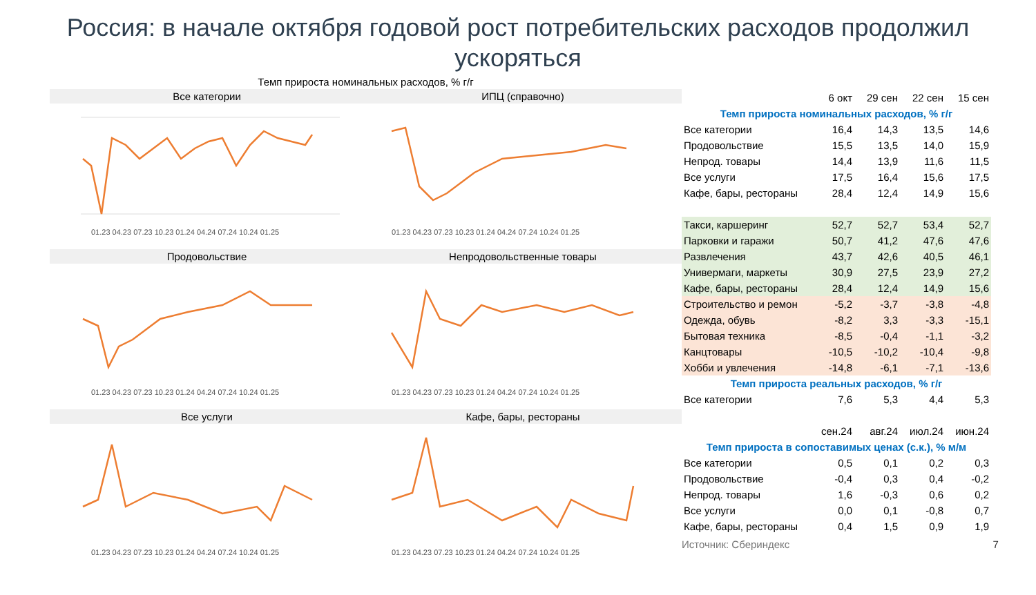Россия: в начале октября годовой рост потребительских расходов продолжил ускоряться
Темп прироста номинальных расходов, % г/г
Все категории
01.23 04.23 07.23 10.23 01.24 04.24 07.24 10.24 01.25
ИПЦ (справочно)
01.23 04.23 07.23 10.23 01.24 04.24 07.24 10.24 01.25
Продовольствие
01.23 04.23 07.23 10.23 01.24 04.24 07.24 10.24 01.25
Непродовольственные товары
01.23 04.23 07.23 10.23 01.24 04.24 07.24 10.24 01.25
Все услуги
01.23 04.23 07.23 10.23 01.24 04.24 07.24 10.24 01.25
Кафе, бары, рестораны
01.23 04.23 07.23 10.23 01.24 04.24 07.24 10.24 01.25
| | 6 окт | 29 сен | 22 сен | 15 сен |
| Темп прироста номинальных расходов, % г/г | | | | |
| Все категории | 16,4 | 14,3 | 13,5 | 14,6 |
| Продовольствие | 15,5 | 13,5 | 14,0 | 15,9 |
| Непрод. товары | 14,4 | 13,9 | 11,6 | 11,5 |
| Все услуги | 17,5 | 16,4 | 15,6 | 17,5 |
| Кафе, бары, рестораны | 28,4 | 12,4 | 14,9 | 15,6 |
| Такси, каршеринг | 52,7 | 52,7 | 53,4 | 52,7 |
| Парковки и гаражи | 50,7 | 41,2 | 47,6 | 47,6 |
| Развлечения | 43,7 | 42,6 | 40,5 | 46,1 |
| Универмаги, маркеты | 30,9 | 27,5 | 23,9 | 27,2 |
| Кафе, бары, рестораны | 28,4 | 12,4 | 14,9 | 15,6 |
| Строительство и ремон | -5,2 | -3,7 | -3,8 | -4,8 |
| Одежда, обувь | -8,2 | 3,3 | -3,3 | -15,1 |
| Бытовая техника | -8,5 | -0,4 | -1,1 | -3,2 |
| Канцтовары | -10,5 | -10,2 | -10,4 | -9,8 |
| Хобби и увлечения | -14,8 | -6,1 | -7,1 | -13,6 |
| Темп прироста реальных расходов, % г/г | | | | |
| Все категории | 7,6 | 5,3 | 4,4 | 5,3 |
| | сен.24 | авг.24 | июл.24 | июн.24 |
| Темп прироста в сопоставимых ценах (с.к.), % м/м | | | | |
| Все категории | 0,5 | 0,1 | 0,2 | 0,3 |
| Продовольствие | -0,4 | 0,3 | 0,4 | -0,2 |
| Непрод. товары | 1,6 | -0,3 | 0,6 | 0,2 |
| Все услуги | 0,0 | 0,1 | -0,8 | 0,7 |
| Кафе, бары, рестораны | 0,4 | 1,5 | 0,9 | 1,9 |
Источник: Сбериндекс 7